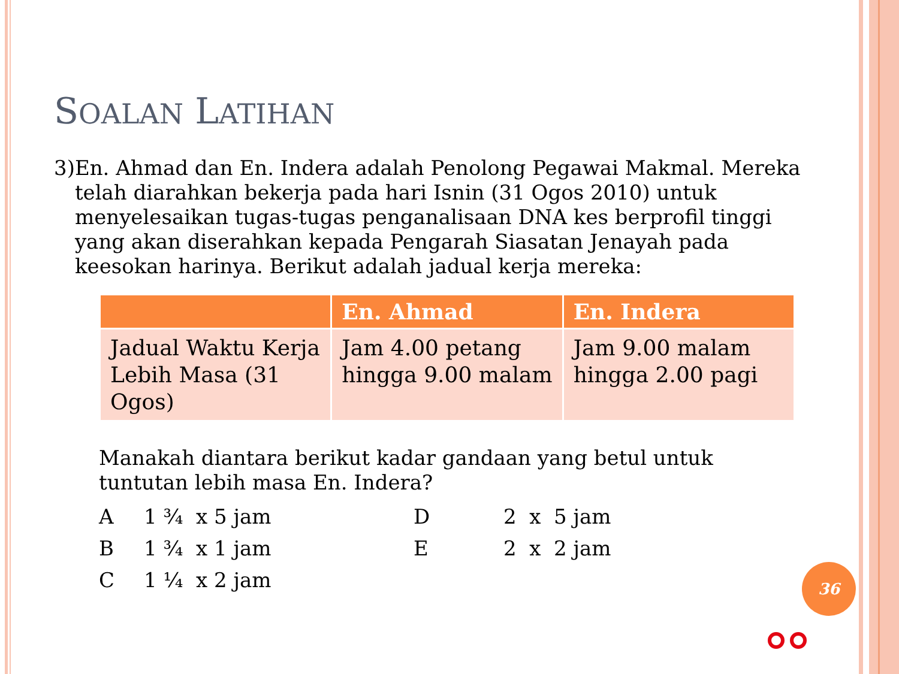SOALAN LATIHAN
3) En. Ahmad dan En. Indera adalah Penolong Pegawai Makmal. Mereka telah diarahkan bekerja pada hari Isnin (31 Ogos 2010) untuk menyelesaikan tugas-tugas penganalisaan DNA kes berprofil tinggi yang akan diserahkan kepada Pengarah Siasatan Jenayah pada keesokan harinya. Berikut adalah jadual kerja mereka:
| | En. Ahmad | En. Indera |
| --- | --- | --- |
| Jadual Waktu Kerja Lebih Masa (31 Ogos) | Jam 4.00 petang hingga 9.00 malam | Jam 9.00 malam hingga 2.00 pagi |
Manakah diantara berikut kadar gandaan yang betul untuk tuntutan lebih masa En. Indera?
A
1 ¾ x 5 jam
D
2 x 5 jam
B
1 ¾ x 1 jam
E
2 x 2 jam
C
1 ¼ x 2 jam
36